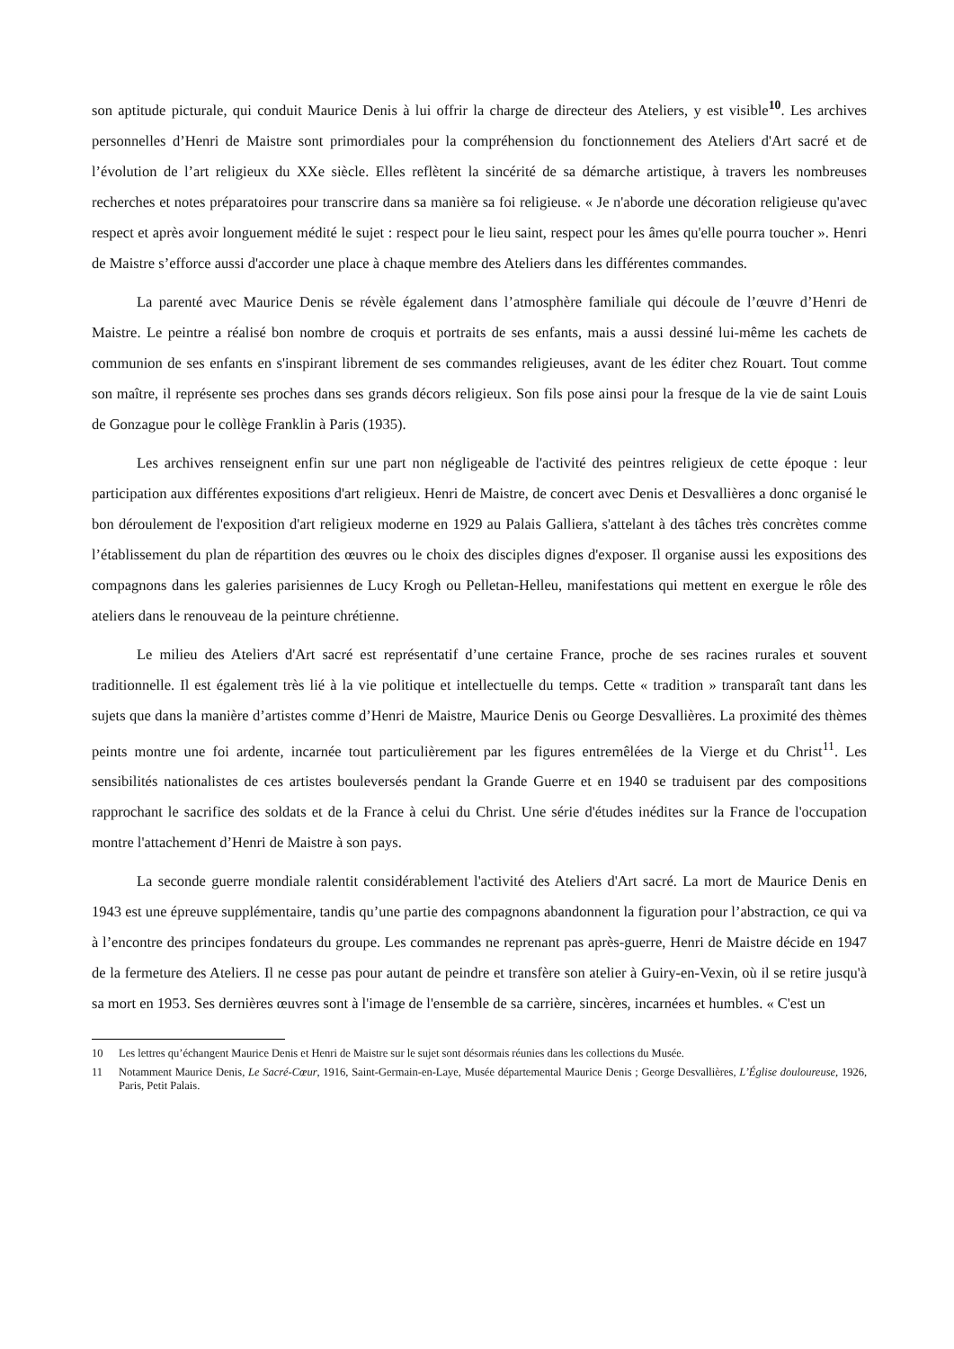son aptitude picturale, qui conduit Maurice Denis à lui offrir la charge de directeur des Ateliers, y est visible<sup>10</sup>. Les archives personnelles d’Henri de Maistre sont primordiales pour la compréhension du fonctionnement des Ateliers d'Art sacré et de l’évolution de l’art religieux du XXe siècle. Elles reflètent la sincérité de sa démarche artistique, à travers les nombreuses recherches et notes préparatoires pour transcrire dans sa manière sa foi religieuse. « Je n'aborde une décoration religieuse qu'avec respect et après avoir longuement médité le sujet : respect pour le lieu saint, respect pour les âmes qu'elle pourra toucher ». Henri de Maistre s’efforce aussi d'accorder une place à chaque membre des Ateliers dans les différentes commandes.
La parenté avec Maurice Denis se révèle également dans l’atmosphère familiale qui découle de l’œuvre d’Henri de Maistre. Le peintre a réalisé bon nombre de croquis et portraits de ses enfants, mais a aussi dessiné lui-même les cachets de communion de ses enfants en s'inspirant librement de ses commandes religieuses, avant de les éditer chez Rouart. Tout comme son maître, il représente ses proches dans ses grands décors religieux. Son fils pose ainsi pour la fresque de la vie de saint Louis de Gonzague pour le collège Franklin à Paris (1935).
Les archives renseignent enfin sur une part non négligeable de l'activité des peintres religieux de cette époque : leur participation aux différentes expositions d'art religieux. Henri de Maistre, de concert avec Denis et Desvallières a donc organisé le bon déroulement de l'exposition d'art religieux moderne en 1929 au Palais Galliera, s'attelant à des tâches très concrètes comme l’établissement du plan de répartition des œuvres ou le choix des disciples dignes d'exposer. Il organise aussi les expositions des compagnons dans les galeries parisiennes de Lucy Krogh ou Pelletan-Helleu, manifestations qui mettent en exergue le rôle des ateliers dans le renouveau de la peinture chrétienne.
Le milieu des Ateliers d'Art sacré est représentatif d’une certaine France, proche de ses racines rurales et souvent traditionnelle. Il est également très lié à la vie politique et intellectuelle du temps. Cette « tradition » transparaît tant dans les sujets que dans la manière d’artistes comme d’Henri de Maistre, Maurice Denis ou George Desvallières. La proximité des thèmes peints montre une foi ardente, incarnée tout particulièrement par les figures entremêlées de la Vierge et du Christ<sup>11</sup>. Les sensibilités nationalistes de ces artistes bouleversés pendant la Grande Guerre et en 1940 se traduisent par des compositions rapprochant le sacrifice des soldats et de la France à celui du Christ. Une série d'études inédites sur la France de l'occupation montre l'attachement d’Henri de Maistre à son pays.
La seconde guerre mondiale ralentit considérablement l'activité des Ateliers d'Art sacré. La mort de Maurice Denis en 1943 est une épreuve supplémentaire, tandis qu’une partie des compagnons abandonnent la figuration pour l’abstraction, ce qui va à l’encontre des principes fondateurs du groupe. Les commandes ne reprenant pas après-guerre, Henri de Maistre décide en 1947 de la fermeture des Ateliers. Il ne cesse pas pour autant de peindre et transfère son atelier à Guiry-en-Vexin, où il se retire jusqu'à sa mort en 1953. Ses dernières œuvres sont à l'image de l'ensemble de sa carrière, sincères, incarnées et humbles. « C'est un
10 Les lettres qu’échangent Maurice Denis et Henri de Maistre sur le sujet sont désormais réunies dans les collections du Musée.
11 Notamment Maurice Denis, Le Sacré-Cœur, 1916, Saint-Germain-en-Laye, Musée départemental Maurice Denis ; George Desvallières, L’Église douloureuse, 1926, Paris, Petit Palais.